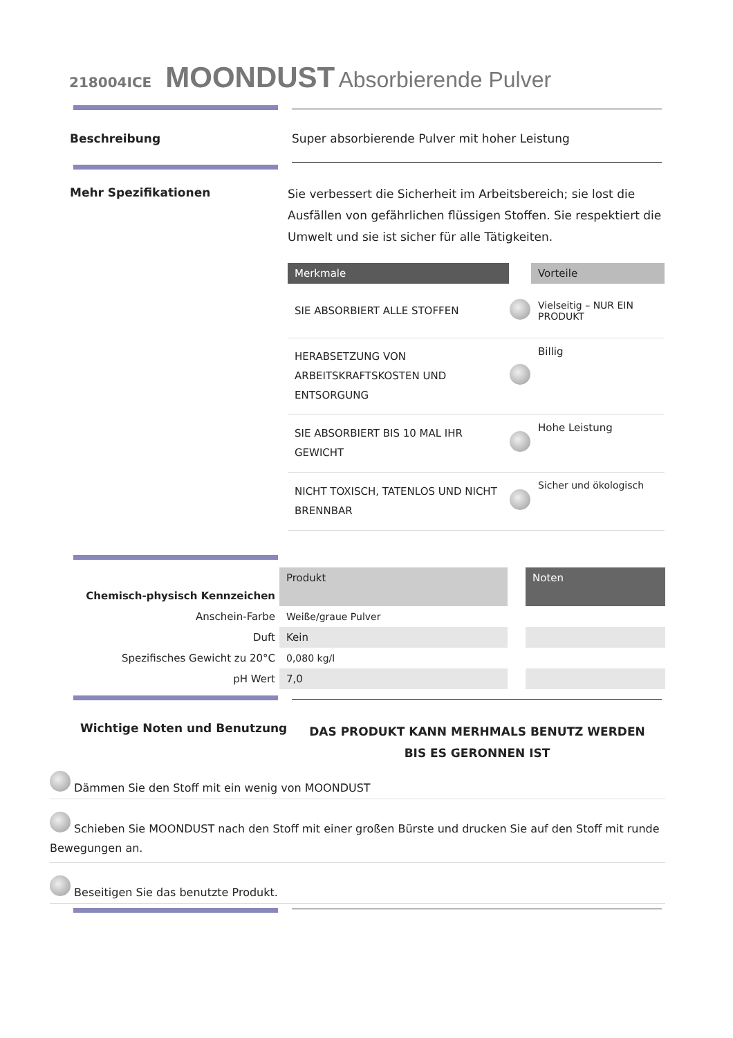218004ICE MOONDUST Absorbierende Pulver
Beschreibung
Super absorbierende Pulver mit hoher Leistung
Mehr Spezifikationen
Sie verbessert die Sicherheit im Arbeitsbereich; sie lost die Ausfällen von gefährlichen flüssigen Stoffen. Sie respektiert die Umwelt und sie ist sicher für alle Tätigkeiten.
| Merkmale | | Vorteile |
| --- | --- | --- |
| SIE ABSORBIERT ALLE STOFFEN | | Vielseitig – NUR EIN PRODUKT |
| HERABSETZUNG VON ARBEITSKRAFTSKOSTEN UND ENTSORGUNG | | Billig |
| SIE ABSORBIERT BIS 10 MAL IHR GEWICHT | | Hohe Leistung |
| NICHT TOXISCH, TATENLOS UND NICHT BRENNBAR | | Sicher und ökologisch |
| Chemisch-physisch Kennzeichen | Produkt | | Noten |
| Anschein-Farbe | Weiße/graue Pulver | | |
| Duft | Kein | | |
| Spezifisches Gewicht zu 20°C | 0,080 kg/l | | |
| pH Wert | 7,0 | | |
Wichtige Noten und Benutzung
DAS PRODUKT KANN MERHMALS BENUTZ WERDEN BIS ES GERONNEN IST
Dämmen Sie den Stoff mit ein wenig von MOONDUST
Schieben Sie MOONDUST nach den Stoff mit einer großen Bürste und drucken Sie auf den Stoff mit runde Bewegungen an.
Beseitigen Sie das benutzte Produkt.